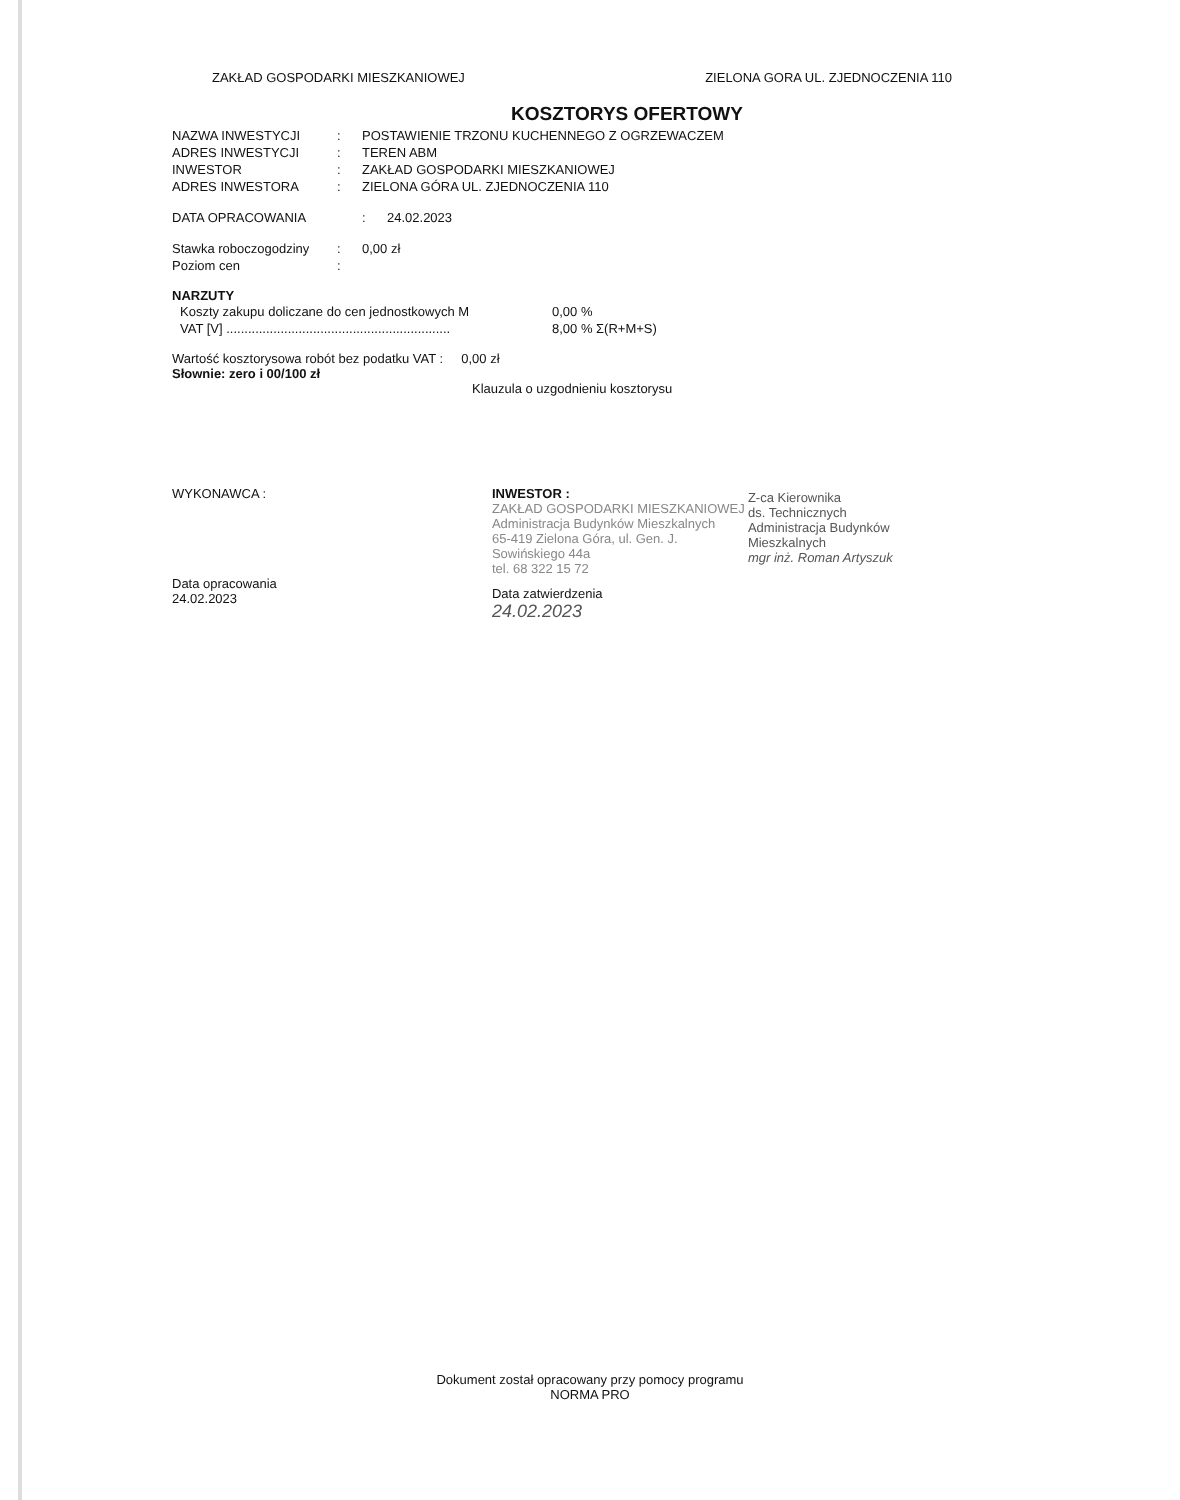ZAKŁAD GOSPODARKI MIESZKANIOWEJ ZIELONA GORA UL. ZJEDNOCZENIA 110
KOSZTORYS OFERTOWY
NAZWA INWESTYCJI: POSTAWIENIE TRZONU KUCHENNEGO Z OGRZEWACZEM
ADRES INWESTYCJI: TEREN ABM
INWESTOR: ZAKŁAD GOSPODARKI MIESZKANIOWEJ
ADRES INWESTORA: ZIELONA GÓRA UL. ZJEDNOCZENIA 110
DATA OPRACOWANIA: 24.02.2023
Stawka roboczogodziny: 0,00 zł
Poziom cen:
NARZUTY
Koszty zakupu doliczane do cen jednostkowych M 0,00 %
VAT [V] .............................................................. 8,00 % Σ(R+M+S)
Wartość kosztorysowa robót bez podatku VAT : 0,00 zł
Słownie: zero i 00/100 zł
Klauzula o uzgodnieniu kosztorysu
WYKONAWCA :
Data opracowania
24.02.2023
INWESTOR :
ZAKŁAD GOSPODARKI MIESZKANIOWEJ
Administracja Budynków Mieszkalnych
65-419 Zielona Góra, ul. Gen. J. Sowińskiego 44a
tel. 68 322 15 72
Data zatwierdzenia
24.02.2023
Z-ca Kierownika
ds. Technicznych
Administracja Budynków Mieszkalnych
mgr inż. Roman Artyszuk
Dokument został opracowany przy pomocy programu
NORMA PRO